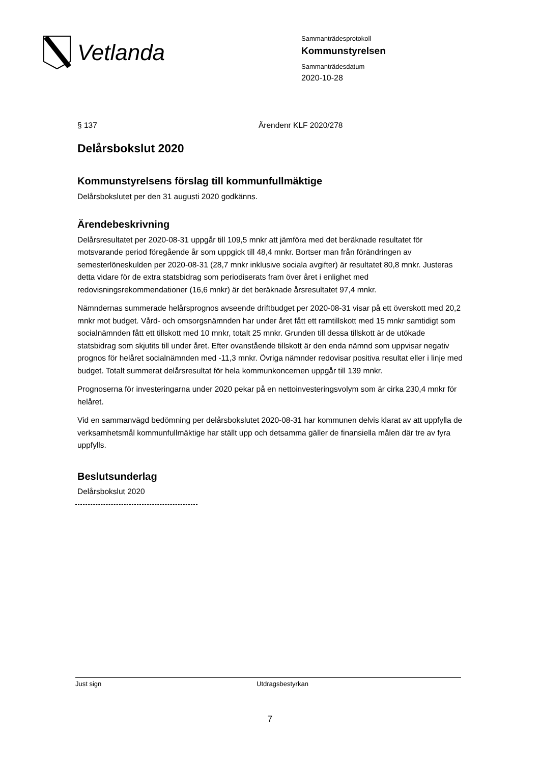Vetlanda
Sammanträdesprotokoll
Kommunstyrelsen
Sammanträdesdatum
2020-10-28
§ 137 Ärendenr KLF 2020/278
Delårsbokslut 2020
Kommunstyrelsens förslag till kommunfullmäktige
Delårsbokslutet per den 31 augusti 2020 godkänns.
Ärendebeskrivning
Delårsresultatet per 2020-08-31 uppgår till 109,5 mnkr att jämföra med det beräknade resultatet för motsvarande period föregående år som uppgick till 48,4 mnkr. Bortser man från förändringen av semesterlöneskulden per 2020-08-31 (28,7 mnkr inklusive sociala avgifter) är resultatet 80,8 mnkr. Justeras detta vidare för de extra statsbidrag som periodiserats fram över året i enlighet med redovisningsrekommendationer (16,6 mnkr) är det beräknade årsresultatet 97,4 mnkr.
Nämndernas summerade helårsprognos avseende driftbudget per 2020-08-31 visar på ett överskott med 20,2 mnkr mot budget. Vård- och omsorgsnämnden har under året fått ett ramtillskott med 15 mnkr samtidigt som socialnämnden fått ett tillskott med 10 mnkr, totalt 25 mnkr. Grunden till dessa tillskott är de utökade statsbidrag som skjutits till under året. Efter ovanstående tillskott är den enda nämnd som uppvisar negativ prognos för helåret socialnämnden med -11,3 mnkr. Övriga nämnder redovisar positiva resultat eller i linje med budget. Totalt summerat delårsresultat för hela kommunkoncernen uppgår till 139 mnkr.
Prognoserna för investeringarna under 2020 pekar på en nettoinvesteringsvolym som är cirka 230,4 mnkr för helåret.
Vid en sammanvägd bedömning per delårsbokslutet 2020-08-31 har kommunen delvis klarat av att uppfylla de verksamhetsmål kommunfullmäktige har ställt upp och detsamma gäller de finansiella målen där tre av fyra uppfylls.
Beslutsunderlag
Delårsbokslut 2020
Just sign Utdragsbestyrkan
7